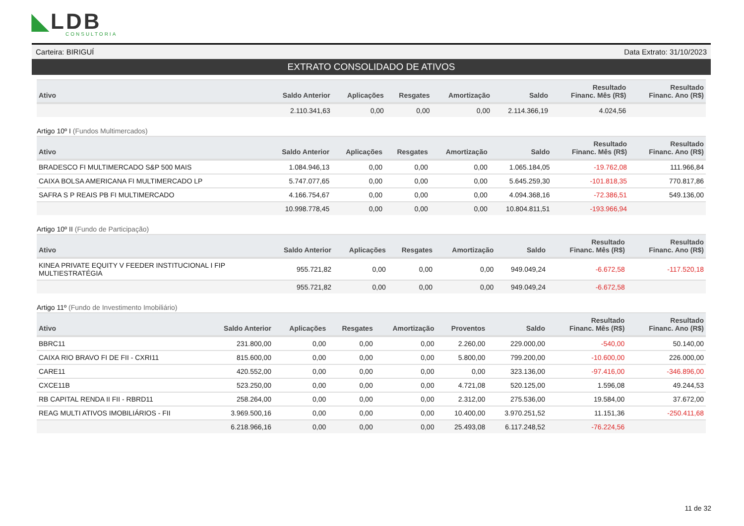◣LDB
CONSULTORIA
Carteira: BIRIGUÍ Data Extrato: 31/10/2023
EXTRATO CONSOLIDADO DE ATIVOS
| Ativo | Saldo Anterior | Aplicações | Resgates | Amortização | Saldo | Resultado Financ. Mês (R$) | Resultado Financ. Ano (R$) |
| --- | --- | --- | --- | --- | --- | --- | --- |
| | 2.110.341,63 | 0,00 | 0,00 | 0,00 | 2.114.366,19 | 4.024,56 | |
Artigo 10º I (Fundos Multimercados)
| Ativo | Saldo Anterior | Aplicações | Resgates | Amortização | Saldo | Resultado Financ. Mês (R$) | Resultado Financ. Ano (R$) |
| --- | --- | --- | --- | --- | --- | --- | --- |
| BRADESCO FI MULTIMERCADO S&P 500 MAIS | 1.084.946,13 | 0,00 | 0,00 | 0,00 | 1.065.184,05 | -19.762,08 | 111.966,84 |
| CAIXA BOLSA AMERICANA FI MULTIMERCADO LP | 5.747.077,65 | 0,00 | 0,00 | 0,00 | 5.645.259,30 | -101.818,35 | 770.817,86 |
| SAFRA S P REAIS PB FI MULTIMERCADO | 4.166.754,67 | 0,00 | 0,00 | 0,00 | 4.094.368,16 | -72.386,51 | 549.136,00 |
| | 10.998.778,45 | 0,00 | 0,00 | 0,00 | 10.804.811,51 | -193.966,94 | |
Artigo 10º II (Fundo de Participação)
| Ativo | Saldo Anterior | Aplicações | Resgates | Amortização | Saldo | Resultado Financ. Mês (R$) | Resultado Financ. Ano (R$) |
| --- | --- | --- | --- | --- | --- | --- | --- |
| KINEA PRIVATE EQUITY V FEEDER INSTITUCIONAL I FIP MULTIESTRATÉGIA | 955.721,82 | 0,00 | 0,00 | 0,00 | 949.049,24 | -6.672,58 | -117.520,18 |
| | 955.721,82 | 0,00 | 0,00 | 0,00 | 949.049,24 | -6.672,58 | |
Artigo 11º (Fundo de Investimento Imobiliário)
| Ativo | Saldo Anterior | Aplicações | Resgates | Amortização | Proventos | Saldo | Resultado Financ. Mês (R$) | Resultado Financ. Ano (R$) |
| --- | --- | --- | --- | --- | --- | --- | --- | --- |
| BBRC11 | 231.800,00 | 0,00 | 0,00 | 0,00 | 2.260,00 | 229.000,00 | -540,00 | 50.140,00 |
| CAIXA RIO BRAVO FI DE FII - CXRI11 | 815.600,00 | 0,00 | 0,00 | 0,00 | 5.800,00 | 799.200,00 | -10.600,00 | 226.000,00 |
| CARE11 | 420.552,00 | 0,00 | 0,00 | 0,00 | 0,00 | 323.136,00 | -97.416,00 | -346.896,00 |
| CXCE11B | 523.250,00 | 0,00 | 0,00 | 0,00 | 4.721,08 | 520.125,00 | 1.596,08 | 49.244,53 |
| RB CAPITAL RENDA II FII - RBRD11 | 258.264,00 | 0,00 | 0,00 | 0,00 | 2.312,00 | 275.536,00 | 19.584,00 | 37.672,00 |
| REAG MULTI ATIVOS IMOBILIÁRIOS - FII | 3.969.500,16 | 0,00 | 0,00 | 0,00 | 10.400,00 | 3.970.251,52 | 11.151,36 | -250.411,68 |
| | 6.218.966,16 | 0,00 | 0,00 | 0,00 | 25.493,08 | 6.117.248,52 | -76.224,56 | |
11 de 32